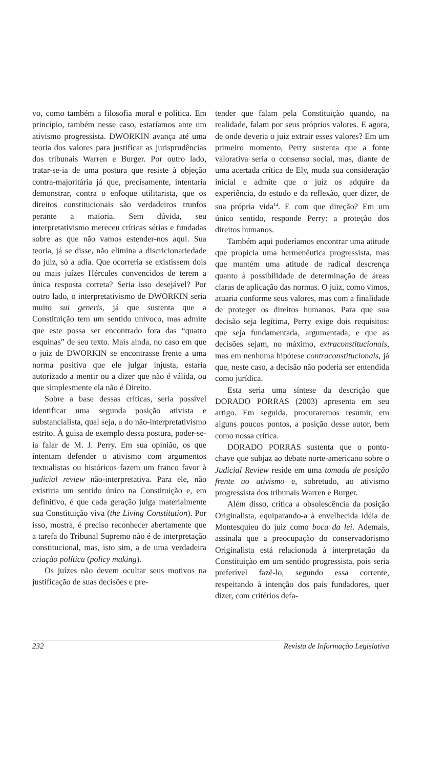vo, como também a filosofia moral e política. Em princípio, também nesse caso, estaríamos ante um ativismo progressista. DWORKIN avança até uma teoria dos valores para justificar as jurisprudências dos tribunais Warren e Burger. Por outro lado, tratar-se-ia de uma postura que resiste à objeção contra-majoritária já que, precisamente, intentaria demonstrar, contra o enfoque utilitarista, que os direitos constitucionais são verdadeiros trunfos perante a maioria. Sem dúvida, seu interpretativismo mereceu críticas sérias e fundadas sobre as que não vamos estender-nos aqui. Sua teoria, já se disse, não elimina a discricionariedade do juiz, só a adia. Que ocorreria se existissem dois ou mais juízes Hércules convencidos de terem a única resposta correta? Seria isso desejável? Por outro lado, o interpretativismo de DWORKIN seria muito sui generis, já que sustenta que a Constituição tem um sentido unívoco, mas admite que este possa ser encontrado fora das “quatro esquinas” de seu texto. Mais ainda, no caso em que o juiz de DWORKIN se encontrasse frente a uma norma positiva que ele julgar injusta, estaria autorizado a mentir ou a dizer que não é válida, ou que simplesmente ela não é Direito.
Sobre a base dessas críticas, seria possível identificar uma segunda posição ativista e substancialista, qual seja, a do não-interpretativismo estrito. À guisa de exemplo dessa postura, poder-se-ia falar de M. J. Perry. Em sua opinião, os que intentam defender o ativismo com argumentos textualistas ou históricos fazem um franco favor à judicial review não-interpretativa. Para ele, não existiria um sentido único na Constituição e, em definitivo, é que cada geração julga materialmente sua Constituição viva (the Living Constitution). Por isso, mostra, é preciso reconhecer abertamente que a tarefa do Tribunal Supremo não é de interpretação constitucional, mas, isto sim, a de uma verdadeira criação política (policy making).
Os juízes não devem ocultar seus motivos na justificação de suas decisões e pre-
tender que falam pela Constituição quando, na realidade, falam por seus próprios valores. E agora, de onde deveria o juiz extrair esses valores? Em um primeiro momento, Perry sustenta que a fonte valorativa seria o consenso social, mas, diante de uma acertada crítica de Ely, muda sua consideração inicial e admite que o juiz os adquire da experiência, do estudo e da reflexão, quer dizer, de sua própria vida<sup>14</sup>. E com que direção? Em um único sentido, responde Perry: a proteção dos direitos humanos.
Também aqui poderíamos encontrar uma atitude que propicia uma hermenêutica progressista, mas que mantém uma atitude de radical descrença quanto à possibilidade de determinação de áreas claras de aplicação das normas. O juiz, como vimos, atuaria conforme seus valores, mas com a finalidade de proteger os direitos humanos. Para que sua decisão seja legítima, Perry exige dois requisitos: que seja fundamentada, argumentada; e que as decisões sejam, no máximo, extraconstitucionais, mas em nenhuma hipótese contraconstitucionais, já que, neste caso, a decisão não poderia ser entendida como jurídica.
Esta seria uma síntese da descrição que DORADO PORRAS (2003) apresenta em seu artigo. Em seguida, procuraremos resumir, em alguns poucos pontos, a posição desse autor, bem como nossa crítica.
DORADO PORRAS sustenta que o ponto-chave que subjaz ao debate norte-americano sobre o Judicial Review reside em uma tomada de posição frente ao ativismo e, sobretudo, ao ativismo progressista dos tribunais Warren e Burger.
Além disso, critica a obsolescência da posição Originalista, equiparando-a à envelhecida idéia de Montesquieu do juiz como boca da lei. Ademais, assinala que a preocupação do conservadorismo Originalista está relacionada à interpretação da Constituição em um sentido progressista, pois seria preferível fazê-lo, segundo essa corrente, respeitando à intenção dos pais fundadores, quer dizer, com critérios defa-
232 Revista de Informação Legislativa